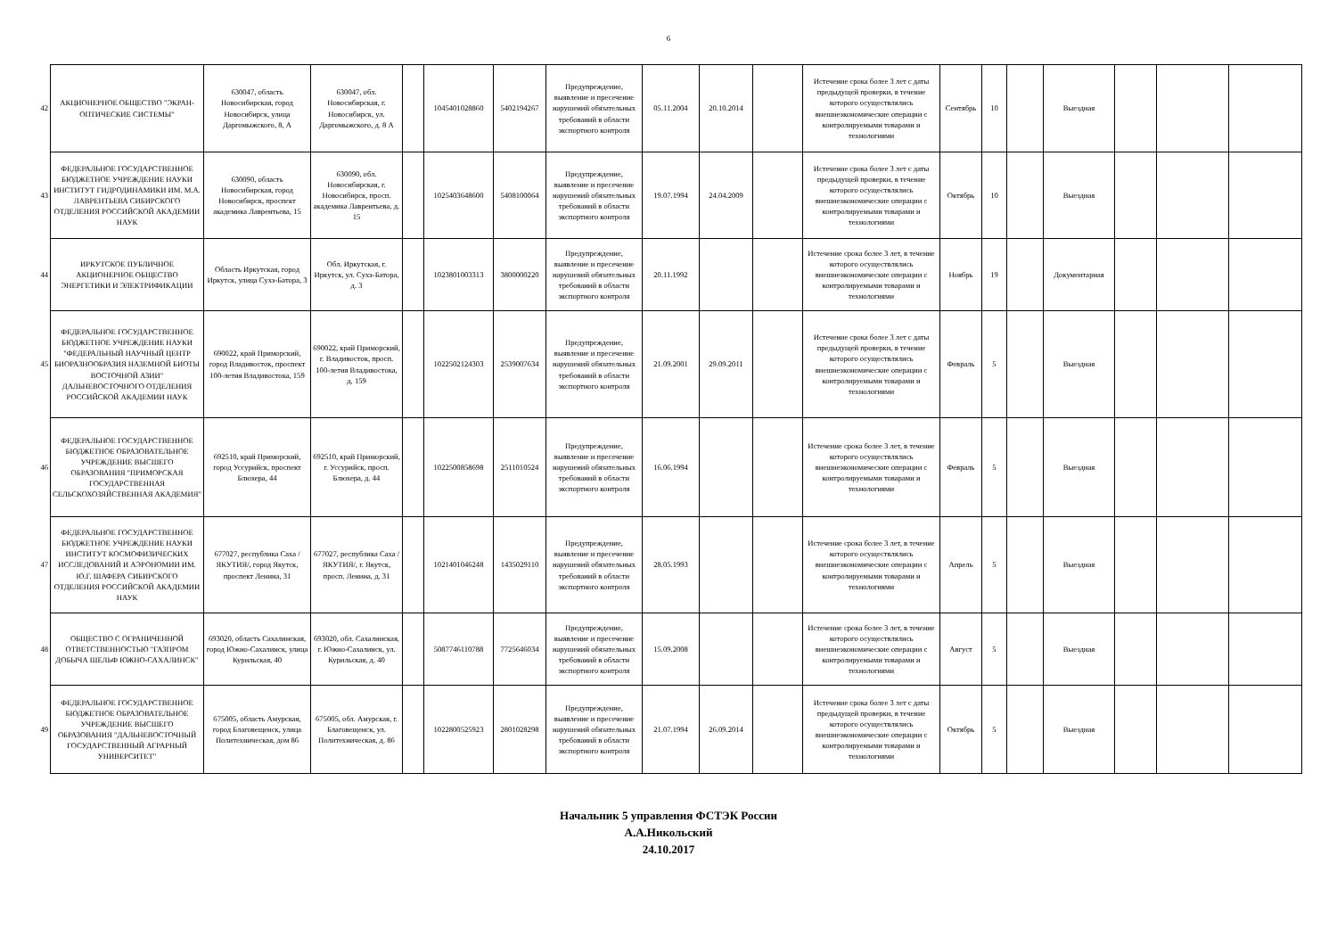6
| 42 | АКЦИОНЕРНОЕ ОБЩЕСТВО "ЭКРАН-ОПТИЧЕСКИЕ СИСТЕМЫ" | 630047, область Новосибирская, город Новосибирск, улица Даргомыжского, 8, А | 630047, обл. Новосибирская, г. Новосибирск, ул. Даргомыжского, д. 8 А | | 1045401028860 | 5402194267 | Предупреждение, выявление и пресечение нарушений обязательных требований в области экспортного контроля | 05.11.2004 | 20.10.2014 | | Истечение срока более 3 лет с даты предыдущей проверки, в течение которого осуществлялись внешнеэкономические операции с контролируемыми товарами и технологиями | Сентябрь | 10 | | Выездная | | | |
| 43 | ФЕДЕРАЛЬНОЕ ГОСУДАРСТВЕННОЕ БЮДЖЕТНОЕ УЧРЕЖДЕНИЕ НАУКИ ИНСТИТУТ ГИДРОДИНАМИКИ ИМ. М.А. ЛАВРЕНТЬЕВА СИБИРСКОГО ОТДЕЛЕНИЯ РОССИЙСКОЙ АКАДЕМИИ НАУК | 630090, область Новосибирская, город Новосибирск, проспект академика Лаврентьева, 15 | 630090, обл. Новосибирская, г. Новосибирск, просп. академика Лаврентьева, д. 15 | | 1025403648600 | 5408100064 | Предупреждение, выявление и пресечение нарушений обязательных требований в области экспортного контроля | 19.07.1994 | 24.04.2009 | | Истечение срока более 3 лет с даты предыдущей проверки, в течение которого осуществлялись внешнеэкономические операции с контролируемыми товарами и технологиями | Октябрь | 10 | | Выездная | | | |
| 44 | ИРКУТСКОЕ ПУБЛИЧНОЕ АКЦИОНЕРНОЕ ОБЩЕСТВО ЭНЕРГЕТИКИ И ЭЛЕКТРИФИКАЦИИ | Область Иркутская, город Иркутск, улица Сухэ-Батора, 3 | Обл. Иркутская, г. Иркутск, ул. Сухэ-Батора, д. 3 | | 1023801003313 | 3800000220 | Предупреждение, выявление и пресечение нарушений обязательных требований в области экспортного контроля | 20.11.1992 | | | Истечение срока более 3 лет, в течение которого осуществлялись внешнеэкономические операции с контролируемыми товарами и технологиями | Ноябрь | 19 | | Документарная | | | |
| 45 | ФЕДЕРАЛЬНОЕ ГОСУДАРСТВЕННОЕ БЮДЖЕТНОЕ УЧРЕЖДЕНИЕ НАУКИ "ФЕДЕРАЛЬНЫЙ НАУЧНЫЙ ЦЕНТР БИОРАЗНООБРАЗИЯ НАЗЕМНОЙ БИОТЫ ВОСТОЧНОЙ АЗИИ" ДАЛЬНЕВОСТОЧНОГО ОТДЕЛЕНИЯ РОССИЙСКОЙ АКАДЕМИИ НАУК | 690022, край Приморский, город Владивосток, проспект 100-летия Владивостока, 159 | 690022, край Приморский, г. Владивосток, просп. 100-летия Владивостока, д. 159 | | 1022502124303 | 2539007634 | Предупреждение, выявление и пресечение нарушений обязательных требований в области экспортного контроля | 21.09.2001 | 29.09.2011 | | Истечение срока более 3 лет с даты предыдущей проверки, в течение которого осуществлялись внешнеэкономические операции с контролируемыми товарами и технологиями | Февраль | 5 | | Выездная | | | |
| 46 | ФЕДЕРАЛЬНОЕ ГОСУДАРСТВЕННОЕ БЮДЖЕТНОЕ ОБРАЗОВАТЕЛЬНОЕ УЧРЕЖДЕНИЕ ВЫСШЕГО ОБРАЗОВАНИЯ "ПРИМОРСКАЯ ГОСУДАРСТВЕННАЯ СЕЛЬСКОХОЗЯЙСТВЕННАЯ АКАДЕМИЯ" | 692510, край Приморский, город Уссурийск, проспект Блюхера, 44 | 692510, край Приморский, г. Уссурийск, просп. Блюхера, д. 44 | | 1022500858698 | 2511010524 | Предупреждение, выявление и пресечение нарушений обязательных требований в области экспортного контроля | 16.06.1994 | | | Истечение срока более 3 лет, в течение которого осуществлялись внешнеэкономические операции с контролируемыми товарами и технологиями | Февраль | 5 | | Выездная | | | |
| 47 | ФЕДЕРАЛЬНОЕ ГОСУДАРСТВЕННОЕ БЮДЖЕТНОЕ УЧРЕЖДЕНИЕ НАУКИ ИНСТИТУТ КОСМОФИЗИЧЕСКИХ ИССЛЕДОВАНИЙ И АЭРОНОМИИ ИМ. Ю.Г. ШАФЕРА СИБИРСКОГО ОТДЕЛЕНИЯ РОССИЙСКОЙ АКАДЕМИИ НАУК | 677027, республика Саха /ЯКУТИЯ/, город Якутск, проспект Ленина, 31 | 677027, республика Саха /ЯКУТИЯ/, г. Якутск, просп. Ленина, д. 31 | | 1021401046248 | 1435029110 | Предупреждение, выявление и пресечение нарушений обязательных требований в области экспортного контроля | 28.05.1993 | | | Истечение срока более 3 лет, в течение которого осуществлялись внешнеэкономические операции с контролируемыми товарами и технологиями | Апрель | 5 | | Выездная | | | |
| 48 | ОБЩЕСТВО С ОГРАНИЧЕННОЙ ОТВЕТСТВЕННОСТЬЮ "ГАЗПРОМ ДОБЫЧА ШЕЛЬФ ЮЖНО-САХАЛИНСК" | 693020, область Сахалинская, город Южно-Сахалинск, улица Курильская, 40 | 693020, обл. Сахалинская, г. Южно-Сахалинск, ул. Курильская, д. 40 | | 5087746110788 | 7725646034 | Предупреждение, выявление и пресечение нарушений обязательных требований в области экспортного контроля | 15.09.2008 | | | Истечение срока более 3 лет, в течение которого осуществлялись внешнеэкономические операции с контролируемыми товарами и технологиями | Август | 5 | | Выездная | | | |
| 49 | ФЕДЕРАЛЬНОЕ ГОСУДАРСТВЕННОЕ БЮДЖЕТНОЕ ОБРАЗОВАТЕЛЬНОЕ УЧРЕЖДЕНИЕ ВЫСШЕГО ОБРАЗОВАНИЯ "ДАЛЬНЕВОСТОЧНЫЙ ГОСУДАРСТВЕННЫЙ АГРАРНЫЙ УНИВЕРСИТЕТ" | 675005, область Амурская, город Благовещенск, улица Политехническая, дом 86 | 675005, обл. Амурская, г. Благовещенск, ул. Политехническая, д. 86 | | 1022800525923 | 2801028298 | Предупреждение, выявление и пресечение нарушений обязательных требований в области экспортного контроля | 21.07.1994 | 26.09.2014 | | Истечение срока более 3 лет с даты предыдущей проверки, в течение которого осуществлялись внешнеэкономические операции с контролируемыми товарами и технологиями | Октябрь | 5 | | Выездная | | | |
Начальник 5 управления ФСТЭК России
А.А.Никольский
24.10.2017